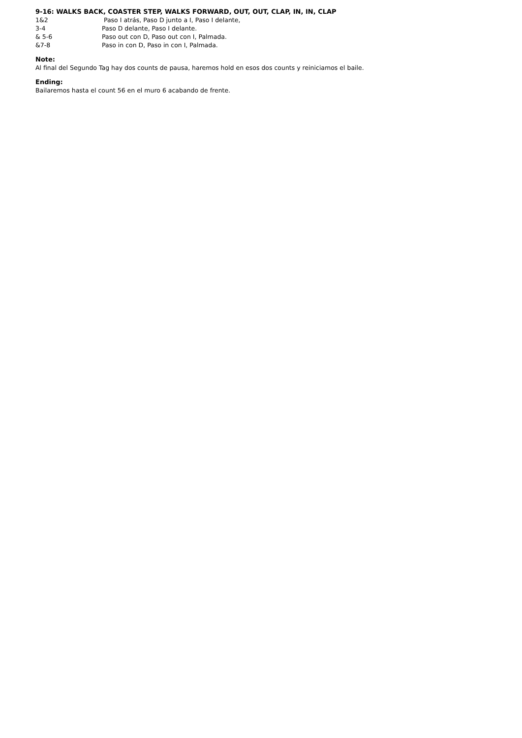9-16: WALKS BACK, COASTER STEP, WALKS FORWARD, OUT, OUT, CLAP, IN, IN, CLAP
1&2 Paso I atrás, Paso D junto a I, Paso I delante,
3-4 Paso D delante, Paso I delante.
& 5-6 Paso out con D, Paso out con I, Palmada.
&7-8 Paso in con D, Paso in con I, Palmada.
Note:
Al final del Segundo Tag hay dos counts de pausa, haremos hold en esos dos counts y reiniciamos el baile.
Ending:
Bailaremos hasta el count 56 en el muro 6 acabando de frente.